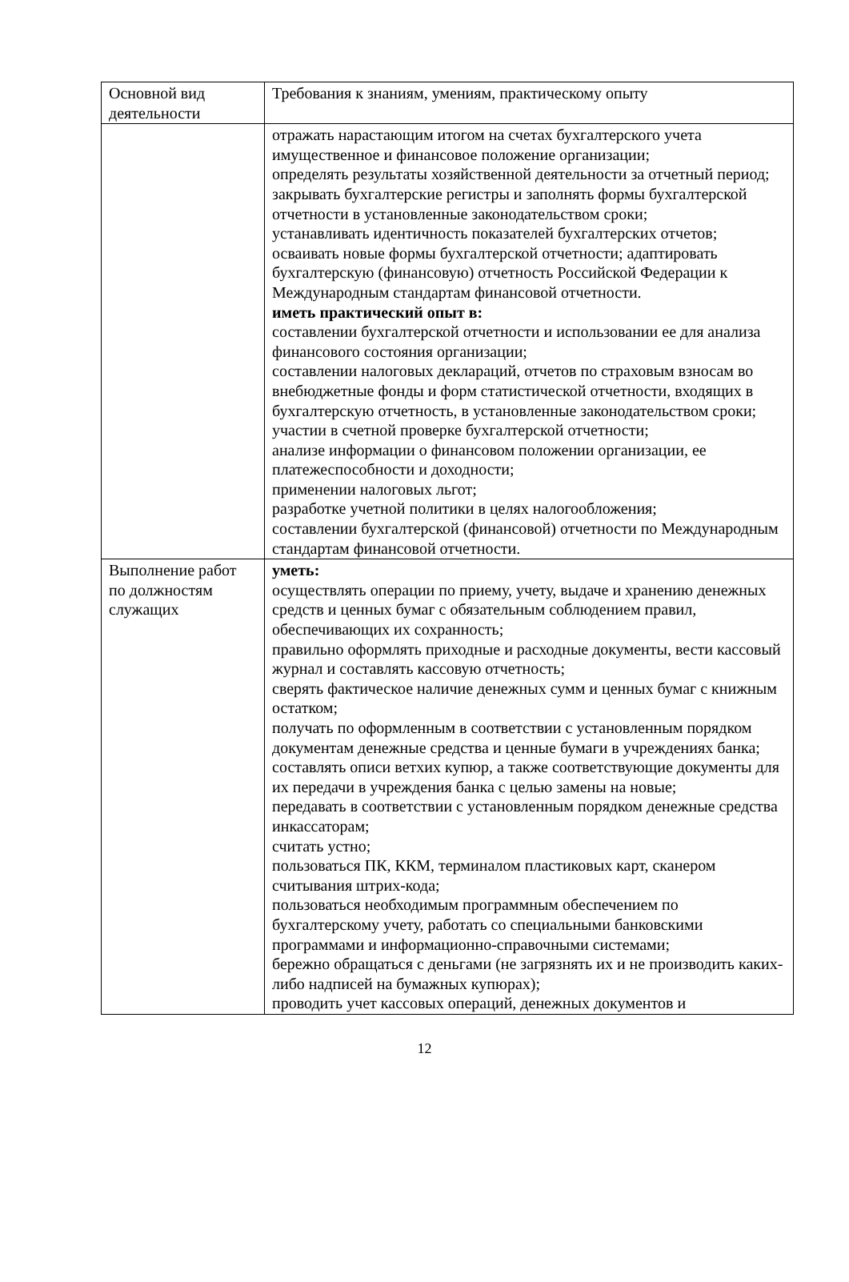| Основной вид деятельности | Требования к знаниям, умениям, практическому опыту |
| | отражать нарастающим итогом на счетах бухгалтерского учета имущественное и финансовое положение организации; определять результаты хозяйственной деятельности за отчетный период; закрывать бухгалтерские регистры и заполнять формы бухгалтерской отчетности в установленные законодательством сроки; устанавливать идентичность показателей бухгалтерских отчетов; осваивать новые формы бухгалтерской отчетности; адаптировать бухгалтерскую (финансовую) отчетность Российской Федерации к Международным стандартам финансовой отчетности. иметь практический опыт в: составлении бухгалтерской отчетности и использовании ее для анализа финансового состояния организации; составлении налоговых деклараций, отчетов по страховым взносам во внебюджетные фонды и форм статистической отчетности, входящих в бухгалтерскую отчетность, в установленные законодательством сроки; участии в счетной проверке бухгалтерской отчетности; анализе информации о финансовом положении организации, ее платежеспособности и доходности; применении налоговых льгот; разработке учетной политики в целях налогообложения; составлении бухгалтерской (финансовой) отчетности по Международным стандартам финансовой отчетности. |
| Выполнение работ по должностям служащих | уметь: осуществлять операции по приему, учету, выдаче и хранению денежных средств и ценных бумаг с обязательным соблюдением правил, обеспечивающих их сохранность; правильно оформлять приходные и расходные документы, вести кассовый журнал и составлять кассовую отчетность; сверять фактическое наличие денежных сумм и ценных бумаг с книжным остатком; получать по оформленным в соответствии с установленным порядком документам денежные средства и ценные бумаги в учреждениях банка; составлять описи ветхих купюр, а также соответствующие документы для их передачи в учреждения банка с целью замены на новые; передавать в соответствии с установленным порядком денежные средства инкассаторам; считать устно; пользоваться ПК, ККМ, терминалом пластиковых карт, сканером считывания штрих-кода; пользоваться необходимым программным обеспечением по бухгалтерскому учету, работать со специальными банковскими программами и информационно-справочными системами; бережно обращаться с деньгами (не загрязнять их и не производить каких-либо надписей на бумажных купюрах); проводить учет кассовых операций, денежных документов и |
12